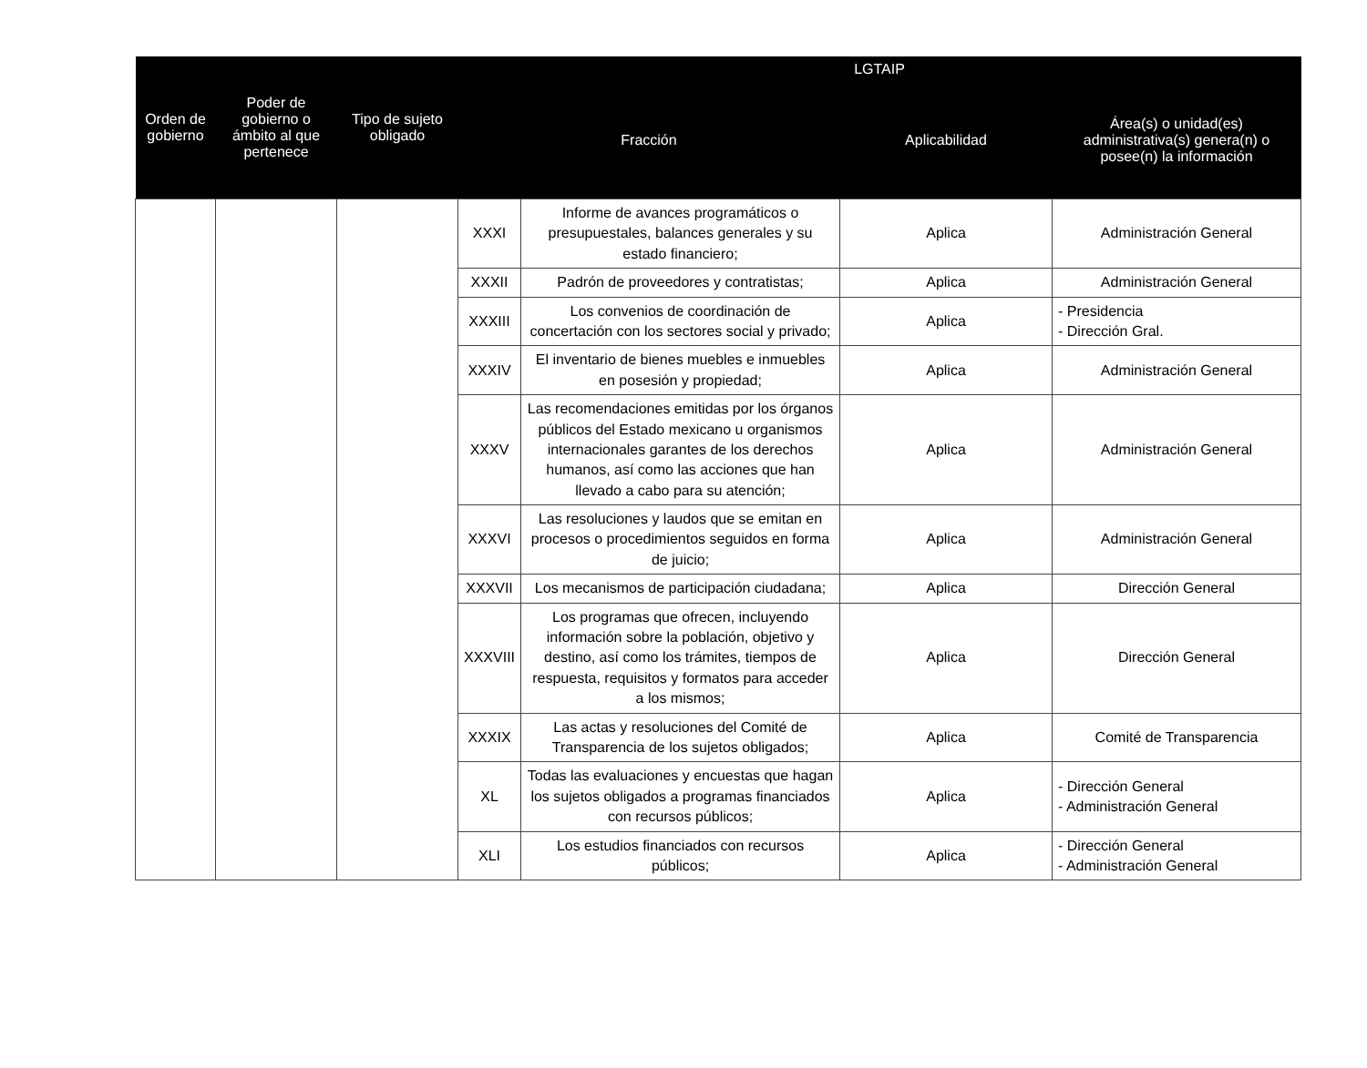| Orden de gobierno | Poder de gobierno o ámbito al que pertenece | Tipo de sujeto obligado | LGTAIP | | | |
| --- | --- | --- | --- | --- | --- | --- |
| | | | Fracción | | Aplicabilidad | Área(s) o unidad(es) administrativa(s) genera(n) o posee(n) la información |
| | | | XXXI | Informe de avances programáticos o presupuestales, balances generales y su estado financiero; | Aplica | Administración General |
| | | | XXXII | Padrón de proveedores y contratistas; | Aplica | Administración General |
| | | | XXXIII | Los convenios de coordinación de concertación con los sectores social y privado; | Aplica | - Presidencia - Dirección Gral. |
| | | | XXXIV | El inventario de bienes muebles e inmuebles en posesión y propiedad; | Aplica | Administración General |
| | | | XXXV | Las recomendaciones emitidas por los órganos públicos del Estado mexicano u organismos internacionales garantes de los derechos humanos, así como las acciones que han llevado a cabo para su atención; | Aplica | Administración General |
| | | | XXXVI | Las resoluciones y laudos que se emitan en procesos o procedimientos seguidos en forma de juicio; | Aplica | Administración General |
| | | | XXXVII | Los mecanismos de participación ciudadana; | Aplica | Dirección General |
| | | | XXXVIII | Los programas que ofrecen, incluyendo información sobre la población, objetivo y destino, así como los trámites, tiempos de respuesta, requisitos y formatos para acceder a los mismos; | Aplica | Dirección General |
| | | | XXXIX | Las actas y resoluciones del Comité de Transparencia de los sujetos obligados; | Aplica | Comité de Transparencia |
| | | | XL | Todas las evaluaciones y encuestas que hagan los sujetos obligados a programas financiados con recursos públicos; | Aplica | - Dirección General - Administración General |
| | | | XLI | Los estudios financiados con recursos públicos; | Aplica | - Dirección General - Administración General |